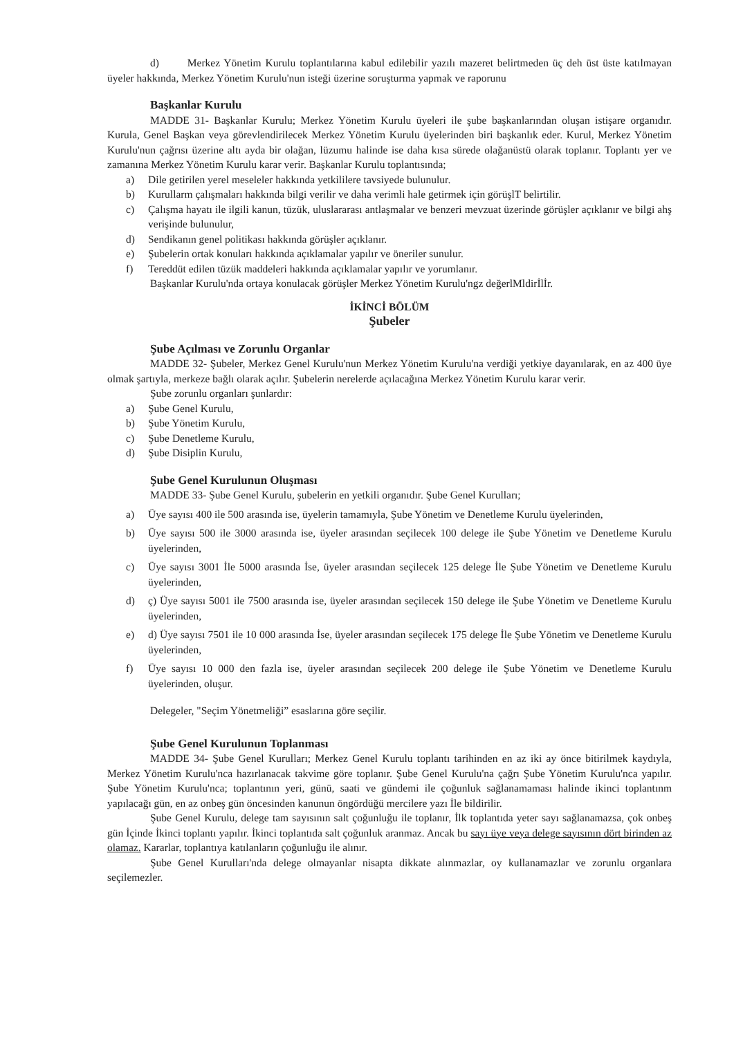d) Merkez Yönetim Kurulu toplantılarına kabul edilebilir yazılı mazeret belirtmeden üç deh üst üste katılmayan üyeler hakkında, Merkez Yönetim Kurulu'nun isteği üzerine soruşturma yapmak ve raporunu
Başkanlar Kurulu
MADDE 31- Başkanlar Kurulu; Merkez Yönetim Kurulu üyeleri ile şube başkanlarından oluşan istişare organıdır. Kurula, Genel Başkan veya görevlendirilecek Merkez Yönetim Kurulu üyelerinden biri başkanlık eder. Kurul, Merkez Yönetim Kurulu'nun çağrısı üzerine altı ayda bir olağan, lüzumu halinde ise daha kısa sürede olağanüstü olarak toplanır. Toplantı yer ve zamanına Merkez Yönetim Kurulu karar verir. Başkanlar Kurulu toplantısında;
a) Dile getirilen yerel meseleler hakkında yetkililere tavsiyede bulunulur.
b) Kurullarm çalışmaları hakkında bilgi verilir ve daha verimli hale getirmek için görüşlT belirtilir.
c) Çalışma hayatı ile ilgili kanun, tüzük, uluslararası antlaşmalar ve benzeri mevzuat üzerinde görüşler açıklanır ve bilgi ahş verişinde bulunulur,
d) Sendikanın genel politikası hakkında görüşler açıklanır.
e) Şubelerin ortak konuları hakkında açıklamalar yapılır ve öneriler sunulur.
f) Tereddüt edilen tüzük maddeleri hakkında açıklamalar yapılır ve yorumlanır.
Başkanlar Kurulu'nda ortaya konulacak görüşler Merkez Yönetim Kurulu'ngz değerlMldirİlİr.
İKİNCİ BÖLÜM
Şubeler
Şube Açılması ve Zorunlu Organlar
MADDE 32- Şubeler, Merkez Genel Kurulu'nun Merkez Yönetim Kurulu'na verdiği yetkiye dayanılarak, en az 400 üye olmak şartıyla, merkeze bağlı olarak açılır. Şubelerin nerelerde açılacağına Merkez Yönetim Kurulu karar verir.
Şube zorunlu organları şunlardır:
a) Şube Genel Kurulu,
b) Şube Yönetim Kurulu,
c) Şube Denetleme Kurulu,
d) Şube Disiplin Kurulu,
Şube Genel Kurulunun Oluşması
MADDE 33- Şube Genel Kurulu, şubelerin en yetkili organıdır. Şube Genel Kurulları;
a) Üye sayısı 400 ile 500 arasında ise, üyelerin tamamıyla, Şube Yönetim ve Denetleme Kurulu üyelerinden,
b) Üye sayısı 500 ile 3000 arasında ise, üyeler arasından seçilecek 100 delege ile Şube Yönetim ve Denetleme Kurulu üyelerinden,
c) Üye sayısı 3001 İle 5000 arasında İse, üyeler arasından seçilecek 125 delege İle Şube Yönetim ve Denetleme Kurulu üyelerinden,
d) ç) Üye sayısı 5001 ile 7500 arasında ise, üyeler arasından seçilecek 150 delege ile Şube Yönetim ve Denetleme Kurulu üyelerinden,
e) d) Üye sayısı 7501 ile 10 000 arasında İse, üyeler arasından seçilecek 175 delege İle Şube Yönetim ve Denetleme Kurulu üyelerinden,
f) Üye sayısı 10 000 den fazla ise, üyeler arasından seçilecek 200 delege ile Şube Yönetim ve Denetleme Kurulu üyelerinden, oluşur.
Delegeler, "Seçim Yönetmeliği” esaslarına göre seçilir.
Şube Genel Kurulunun Toplanması
MADDE 34- Şube Genel Kurulları; Merkez Genel Kurulu toplantı tarihinden en az iki ay önce bitirilmek kaydıyla, Merkez Yönetim Kurulu'nca hazırlanacak takvime göre toplanır. Şube Genel Kurulu'na çağrı Şube Yönetim Kurulu'nca yapılır. Şube Yönetim Kurulu'nca; toplantının yeri, günü, saati ve gündemi ile çoğunluk sağlanamaması halinde ikinci toplantınm yapılacağı gün, en az onbeş gün öncesinden kanunun öngördüğü mercilere yazı İle bildirilir.
Şube Genel Kurulu, delege tam sayısının salt çoğunluğu ile toplanır, İlk toplantıda yeter sayı sağlanamazsa, çok onbeş gün İçinde İkinci toplantı yapılır. İkinci toplantıda salt çoğunluk aranmaz. Ancak bu sayı üye veya delege sayısının dört birinden az olamaz. Kararlar, toplantıya katılanların çoğunluğu ile alınır.
Şube Genel Kurulları'nda delege olmayanlar nisapta dikkate alınmazlar, oy kullanamazlar ve zorunlu organlara seçilemezler.